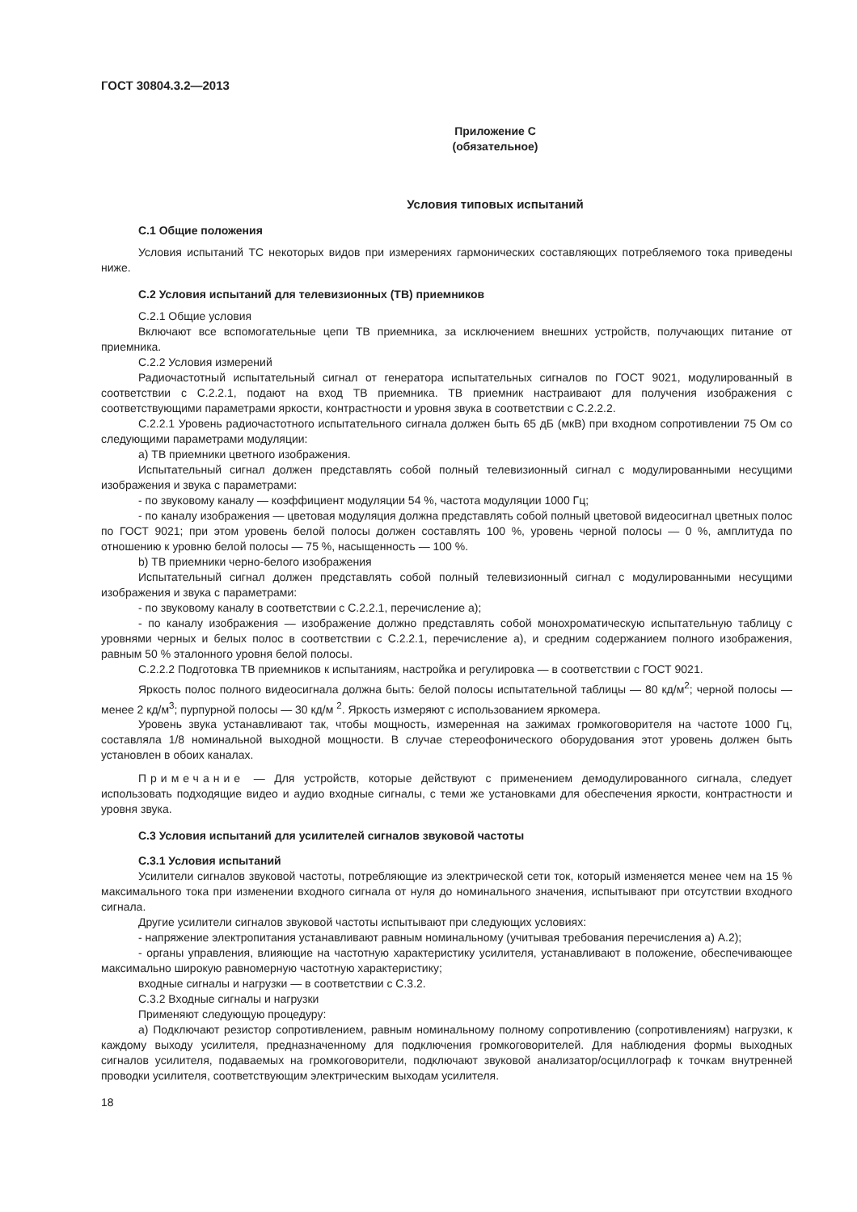ГОСТ 30804.3.2—2013
Приложение С
(обязательное)
Условия типовых испытаний
С.1 Общие положения
Условия испытаний ТС некоторых видов при измерениях гармонических составляющих потребляемого тока приведены ниже.
С.2 Условия испытаний для телевизионных (ТВ) приемников
С.2.1 Общие условия
Включают все вспомогательные цепи ТВ приемника, за исключением внешних устройств, получающих питание от приемника.
С.2.2 Условия измерений
Радиочастотный испытательный сигнал от генератора испытательных сигналов по ГОСТ 9021, модулированный в соответствии с С.2.2.1, подают на вход ТВ приемника. ТВ приемник настраивают для получения изображения с соответствующими параметрами яркости, контрастности и уровня звука в соответствии с С.2.2.2.
С.2.2.1 Уровень радиочастотного испытательного сигнала должен быть 65 дБ (мкВ) при входном сопротивлении 75 Ом со следующими параметрами модуляции:
а) ТВ приемники цветного изображения.
Испытательный сигнал должен представлять собой полный телевизионный сигнал с модулированными несущими изображения и звука с параметрами:
- по звуковому каналу — коэффициент модуляции 54 %, частота модуляции 1000 Гц;
- по каналу изображения — цветовая модуляция должна представлять собой полный цветовой видеосигнал цветных полос по ГОСТ 9021; при этом уровень белой полосы должен составлять 100 %, уровень черной полосы — 0 %, амплитуда по отношению к уровню белой полосы — 75 %, насыщенность — 100 %.
b) ТВ приемники черно-белого изображения
Испытательный сигнал должен представлять собой полный телевизионный сигнал с модулированными несущими изображения и звука с параметрами:
- по звуковому каналу в соответствии с С.2.2.1, перечисление а);
- по каналу изображения — изображение должно представлять собой монохроматическую испытательную таблицу с уровнями черных и белых полос в соответствии с С.2.2.1, перечисление а), и средним содержанием полного изображения, равным 50 % эталонного уровня белой полосы.
С.2.2.2 Подготовка ТВ приемников к испытаниям, настройка и регулировка — в соответствии с ГОСТ 9021.
Яркость полос полного видеосигнала должна быть: белой полосы испытательной таблицы — 80 кд/м<sup>2</sup>; черной полосы — менее 2 кд/м<sup>3</sup>; пурпурной полосы — 30 кд/м <sup>2</sup>. Яркость измеряют с использованием яркомера.
Уровень звука устанавливают так, чтобы мощность, измеренная на зажимах громкоговорителя на частоте 1000 Гц, составляла 1/8 номинальной выходной мощности. В случае стереофонического оборудования этот уровень должен быть установлен в обоих каналах.
Примечание — Для устройств, которые действуют с применением демодулированного сигнала, следует использовать подходящие видео и аудио входные сигналы, с теми же установками для обеспечения яркости, контрастности и уровня звука.
С.3 Условия испытаний для усилителей сигналов звуковой частоты
С.3.1 Условия испытаний
Усилители сигналов звуковой частоты, потребляющие из электрической сети ток, который изменяется менее чем на 15 % максимального тока при изменении входного сигнала от нуля до номинального значения, испытывают при отсутствии входного сигнала.
Другие усилители сигналов звуковой частоты испытывают при следующих условиях:
- напряжение электропитания устанавливают равным номинальному (учитывая требования перечисления а) А.2);
- органы управления, влияющие на частотную характеристику усилителя, устанавливают в положение, обеспечивающее максимально широкую равномерную частотную характеристику;
входные сигналы и нагрузки — в соответствии с С.3.2.
С.3.2 Входные сигналы и нагрузки
Применяют следующую процедуру:
а) Подключают резистор сопротивлением, равным номинальному полному сопротивлению (сопротивлениям) нагрузки, к каждому выходу усилителя, предназначенному для подключения громкоговорителей. Для наблюдения формы выходных сигналов усилителя, подаваемых на громкоговорители, подключают звуковой анализатор/осциллограф к точкам внутренней проводки усилителя, соответствующим электрическим выходам усилителя.
18